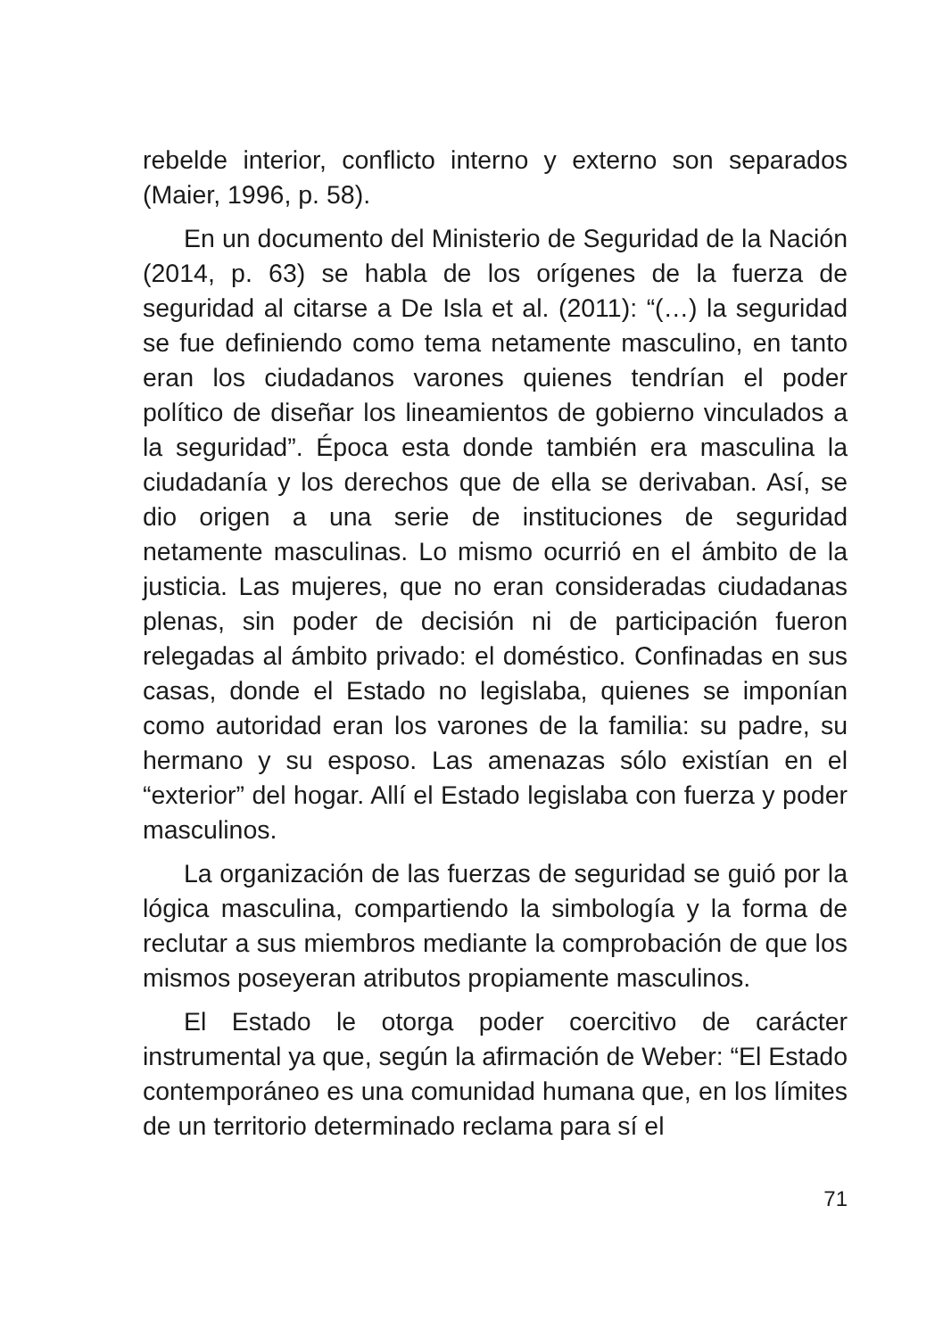rebelde interior, conflicto interno y externo son separados (Maier, 1996, p. 58).
En un documento del Ministerio de Seguridad de la Nación (2014, p. 63) se habla de los orígenes de la fuerza de seguridad al citarse a De Isla et al. (2011): “(…) la seguridad se fue definiendo como tema netamente masculino, en tanto eran los ciudadanos varones quienes tendrían el poder político de diseñar los lineamientos de gobierno vinculados a la seguridad”. Época esta donde también era masculina la ciudadanía y los derechos que de ella se derivaban. Así, se dio origen a una serie de instituciones de seguridad netamente masculinas. Lo mismo ocurrió en el ámbito de la justicia. Las mujeres, que no eran consideradas ciudadanas plenas, sin poder de decisión ni de participación fueron relegadas al ámbito privado: el doméstico. Confinadas en sus casas, donde el Estado no legislaba, quienes se imponían como autoridad eran los varones de la familia: su padre, su hermano y su esposo. Las amenazas sólo existían en el “exterior” del hogar. Allí el Estado legislaba con fuerza y poder masculinos.
La organización de las fuerzas de seguridad se guió por la lógica masculina, compartiendo la simbología y la forma de reclutar a sus miembros mediante la comprobación de que los mismos poseyeran atributos propiamente masculinos.
El Estado le otorga poder coercitivo de carácter instrumental ya que, según la afirmación de Weber: “El Estado contemporáneo es una comunidad humana que, en los límites de un territorio determinado reclama para sí el
71